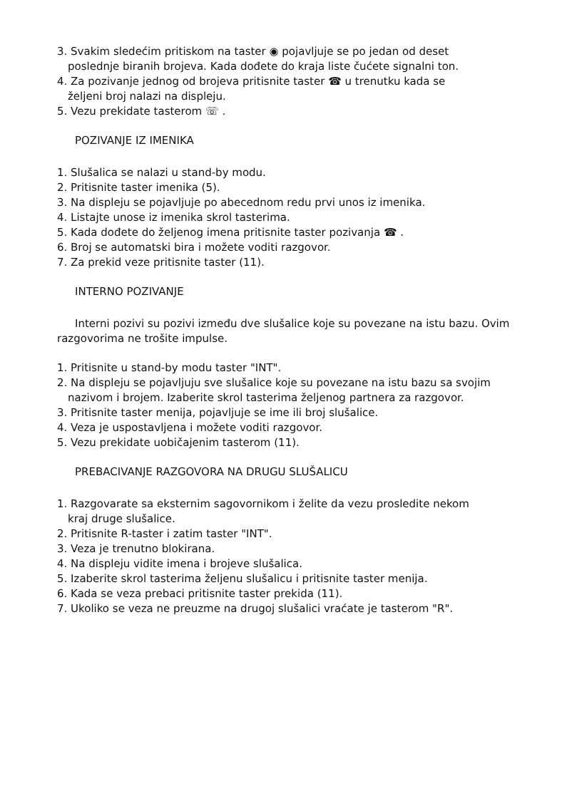3. Svakim sledećim pritiskom na taster ◉ pojavljuje se po jedan od deset
poslednje biranih brojeva. Kada dođete do kraja liste čućete signalni ton.
4. Za pozivanje jednog od brojeva pritisnite taster ☎ u trenutku kada se
željeni broj nalazi na displeju.
5. Vezu prekidate tasterom ☏ .
POZIVANJE IZ IMENIKA
1. Slušalica se nalazi u stand-by modu.
2. Pritisnite taster imenika (5).
3. Na displeju se pojavljuje po abecednom redu prvi unos iz imenika.
4. Listajte unose iz imenika skrol tasterima.
5. Kada dođete do željenog imena pritisnite taster pozivanja ☎ .
6. Broj se automatski bira i možete voditi razgovor.
7. Za prekid veze pritisnite taster (11).
INTERNO POZIVANJE
Interni pozivi su pozivi između dve slušalice koje su povezane na istu bazu. Ovim razgovorima ne trošite impulse.
1. Pritisnite u stand-by modu taster "INT".
2. Na displeju se pojavljuju sve slušalice koje su povezane na istu bazu sa svojim
nazivom i brojem. Izaberite skrol tasterima željenog partnera za razgovor.
3. Pritisnite taster menija, pojavljuje se ime ili broj slušalice.
4. Veza je uspostavljena i možete voditi razgovor.
5. Vezu prekidate uobičajenim tasterom (11).
PREBACIVANJE RAZGOVORA NA DRUGU SLUŠALICU
1. Razgovarate sa eksternim sagovornikom i želite da vezu prosledite nekom
kraj druge slušalice.
2. Pritisnite R-taster i zatim taster "INT".
3. Veza je trenutno blokirana.
4. Na displeju vidite imena i brojeve slušalica.
5. Izaberite skrol tasterima željenu slušalicu i pritisnite taster menija.
6. Kada se veza prebaci pritisnite taster prekida (11).
7. Ukoliko se veza ne preuzme na drugoj slušalici vraćate je tasterom "R".